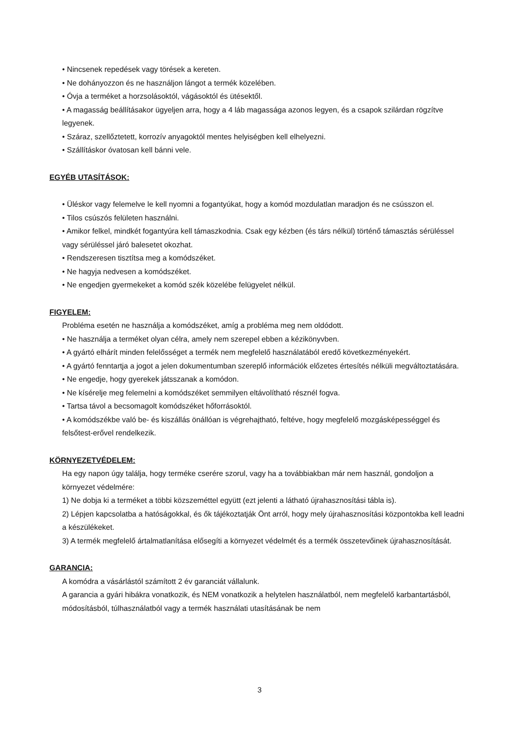• Nincsenek repedések vagy törések a kereten.
• Ne dohányozzon és ne használjon lángot a termék közelében.
• Óvja a terméket a horzsolásoktól, vágásoktól és ütésektől.
• A magasság beállításakor ügyeljen arra, hogy a 4 láb magassága azonos legyen, és a csapok szilárdan rögzítve legyenek.
• Száraz, szellőztetett, korrozív anyagoktól mentes helyiségben kell elhelyezni.
• Szállításkor óvatosan kell bánni vele.
EGYÉB UTASÍTÁSOK:
• Üléskor vagy felemelve le kell nyomni a fogantyúkat, hogy a komód mozdulatlan maradjon és ne csússzon el.
• Tilos csúszós felületen használni.
• Amikor felkel, mindkét fogantyúra kell támaszkodnia. Csak egy kézben (és társ nélkül) történő támasztás sérüléssel vagy sérüléssel járó balesetet okozhat.
• Rendszeresen tisztítsa meg a komódszéket.
• Ne hagyja nedvesen a komódszéket.
• Ne engedjen gyermekeket a komód szék közelébe felügyelet nélkül.
FIGYELEM:
Probléma esetén ne használja a komódszéket, amíg a probléma meg nem oldódott.
• Ne használja a terméket olyan célra, amely nem szerepel ebben a kézikönyvben.
• A gyártó elhárít minden felelősséget a termék nem megfelelő használatából eredő következményekért.
• A gyártó fenntartja a jogot a jelen dokumentumban szereplő információk előzetes értesítés nélküli megváltoztatására.
• Ne engedje, hogy gyerekek játsszanak a komódon.
• Ne kísérelje meg felemelni a komódszéket semmilyen eltávolítható résznél fogva.
• Tartsa távol a becsomagolt komódszéket hőforrásoktól.
• A komódszékbe való be- és kiszállás önállóan is végrehajtható, feltéve, hogy megfelelő mozgásképességgel és felsőtest-erővel rendelkezik.
KÖRNYEZETVÉDELEM:
Ha egy napon úgy találja, hogy terméke cserére szorul, vagy ha a továbbiakban már nem használ, gondoljon a környezet védelmére:
1) Ne dobja ki a terméket a többi közszeméttel együtt (ezt jelenti a látható újrahasznosítási tábla is).
2) Lépjen kapcsolatba a hatóságokkal, és ők tájékoztatják Önt arról, hogy mely újrahasznosítási központokba kell leadni a készülékeket.
3) A termék megfelelő ártalmatlanítása elősegíti a környezet védelmét és a termék összetevőinek újrahasznosítását.
GARANCIA:
A komódra a vásárlástól számított 2 év garanciát vállalunk.
A garancia a gyári hibákra vonatkozik, és NEM vonatkozik a helytelen használatból, nem megfelelő karbantartásból, módosításból, túlhasználatból vagy a termék használati utasításának be nem
3